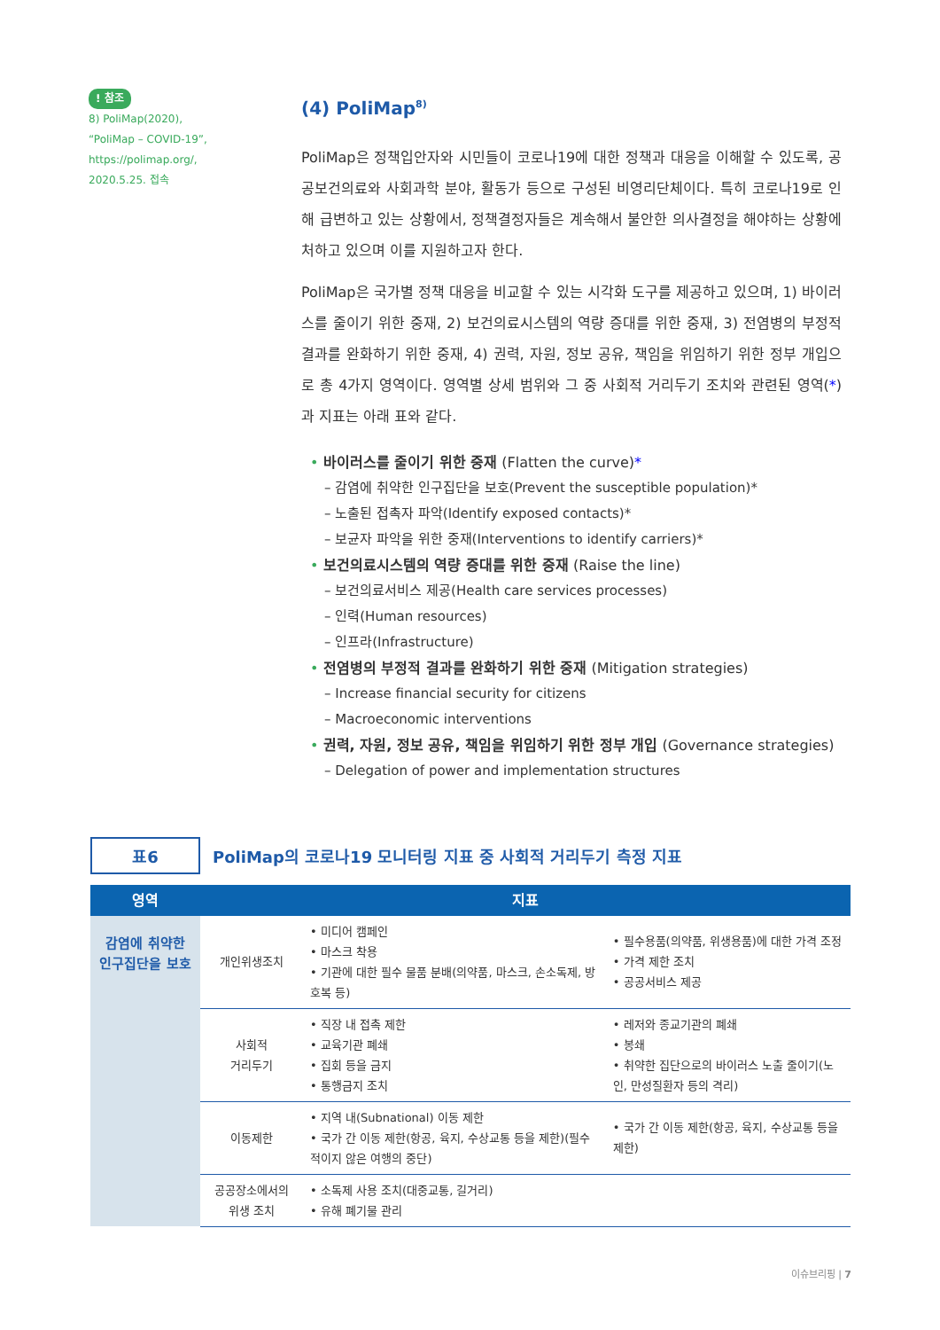! 참조
8) PoliMap(2020),
“PoliMap – COVID-19”,
https://polimap.org/,
2020.5.25. 접속
(4) PoliMap<sup>8)</sup>
PoliMap은 정책입안자와 시민들이 코로나19에 대한 정책과 대응을 이해할 수 있도록, 공공보건의료와 사회과학 분야, 활동가 등으로 구성된 비영리단체이다. 특히 코로나19로 인해 급변하고 있는 상황에서, 정책결정자들은 계속해서 불안한 의사결정을 해야하는 상황에 처하고 있으며 이를 지원하고자 한다.
PoliMap은 국가별 정책 대응을 비교할 수 있는 시각화 도구를 제공하고 있으며, 1) 바이러스를 줄이기 위한 중재, 2) 보건의료시스템의 역량 증대를 위한 중재, 3) 전염병의 부정적 결과를 완화하기 위한 중재, 4) 권력, 자원, 정보 공유, 책임을 위임하기 위한 정부 개입으로 총 4가지 영역이다. 영역별 상세 범위와 그 중 사회적 거리두기 조치와 관련된 영역(*)과 지표는 아래 표와 같다.
• 바이러스를 줄이기 위한 중재 (Flatten the curve)*
– 감염에 취약한 인구집단을 보호(Prevent the susceptible population)*
– 노출된 접촉자 파악(Identify exposed contacts)*
– 보균자 파악을 위한 중재(Interventions to identify carriers)*
• 보건의료시스템의 역량 증대를 위한 중재 (Raise the line)
– 보건의료서비스 제공(Health care services processes)
– 인력(Human resources)
– 인프라(Infrastructure)
• 전염병의 부정적 결과를 완화하기 위한 중재 (Mitigation strategies)
– Increase financial security for citizens
– Macroeconomic interventions
• 권력, 자원, 정보 공유, 책임을 위임하기 위한 정부 개입 (Governance strategies)
– Delegation of power and implementation structures
표6
PoliMap의 코로나19 모니터링 지표 중 사회적 거리두기 측정 지표
| 영역 | 지표 | | |
| --- | --- | --- | --- |
| 감염에 취약한 인구집단을 보호 | 개인위생조치 | • 미디어 캠페인 • 마스크 착용 • 기관에 대한 필수 물품 분배(의약품, 마스크, 손소독제, 방호복 등) | • 필수용품(의약품, 위생용품)에 대한 가격 조정 • 가격 제한 조치 • 공공서비스 제공 |
| | 사회적 거리두기 | • 직장 내 접촉 제한 • 교육기관 폐쇄 • 집회 등을 금지 • 통행금지 조치 | • 레저와 종교기관의 폐쇄 • 봉쇄 • 취약한 집단으로의 바이러스 노출 줄이기(노인, 만성질환자 등의 격리) |
| | 이동제한 | • 지역 내(Subnational) 이동 제한 • 국가 간 이동 제한(항공, 육지, 수상교통 등을 제한)(필수적이지 않은 여행의 중단) | • 국가 간 이동 제한(항공, 육지, 수상교통 등을 제한) |
| | 공공장소에서의 위생 조치 | • 소독제 사용 조치(대중교통, 길거리) • 유해 폐기물 관리 | |
이슈브리핑 | 7